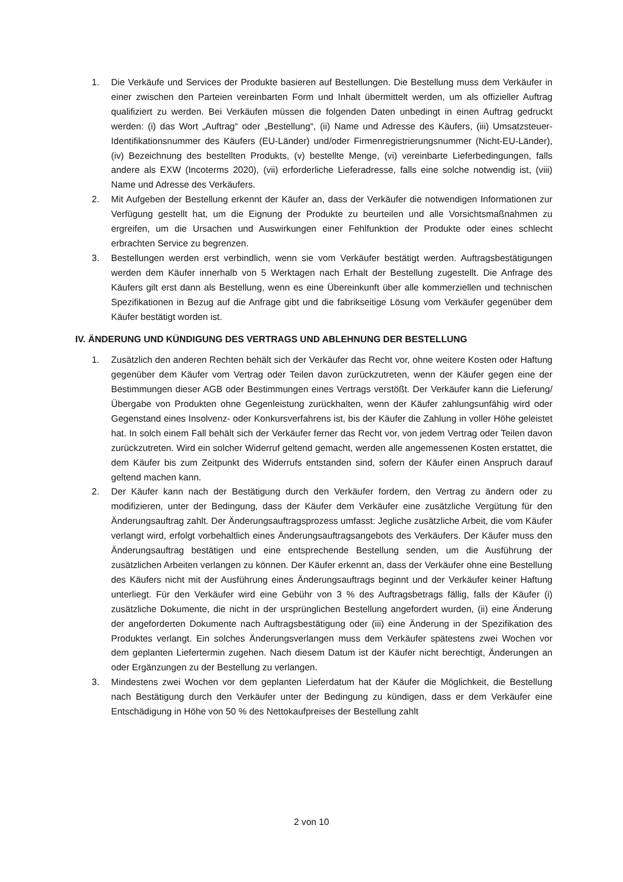1. Die Verkäufe und Services der Produkte basieren auf Bestellungen. Die Bestellung muss dem Verkäufer in einer zwischen den Parteien vereinbarten Form und Inhalt übermittelt werden, um als offizieller Auftrag qualifiziert zu werden. Bei Verkäufen müssen die folgenden Daten unbedingt in einen Auftrag gedruckt werden: (i) das Wort „Auftrag“ oder „Bestellung“, (ii) Name und Adresse des Käufers, (iii) Umsatzsteuer-Identifikationsnummer des Käufers (EU-Länder) und/oder Firmenregistrierungsnummer (Nicht-EU-Länder), (iv) Bezeichnung des bestellten Produkts, (v) bestellte Menge, (vi) vereinbarte Lieferbedingungen, falls andere als EXW (Incoterms 2020), (vii) erforderliche Lieferadresse, falls eine solche notwendig ist, (viii) Name und Adresse des Verkäufers.
2. Mit Aufgeben der Bestellung erkennt der Käufer an, dass der Verkäufer die notwendigen Informationen zur Verfügung gestellt hat, um die Eignung der Produkte zu beurteilen und alle Vorsichtsmaßnahmen zu ergreifen, um die Ursachen und Auswirkungen einer Fehlfunktion der Produkte oder eines schlecht erbrachten Service zu begrenzen.
3. Bestellungen werden erst verbindlich, wenn sie vom Verkäufer bestätigt werden. Auftragsbestätigungen werden dem Käufer innerhalb von 5 Werktagen nach Erhalt der Bestellung zugestellt. Die Anfrage des Käufers gilt erst dann als Bestellung, wenn es eine Übereinkunft über alle kommerziellen und technischen Spezifikationen in Bezug auf die Anfrage gibt und die fabrikseitige Lösung vom Verkäufer gegenüber dem Käufer bestätigt worden ist.
IV. ÄNDERUNG UND KÜNDIGUNG DES VERTRAGS UND ABLEHNUNG DER BESTELLUNG
1. Zusätzlich den anderen Rechten behält sich der Verkäufer das Recht vor, ohne weitere Kosten oder Haftung gegenüber dem Käufer vom Vertrag oder Teilen davon zurückzutreten, wenn der Käufer gegen eine der Bestimmungen dieser AGB oder Bestimmungen eines Vertrags verstößt. Der Verkäufer kann die Lieferung/Übergabe von Produkten ohne Gegenleistung zurückhalten, wenn der Käufer zahlungsunfähig wird oder Gegenstand eines Insolvenz- oder Konkursverfahrens ist, bis der Käufer die Zahlung in voller Höhe geleistet hat. In solch einem Fall behält sich der Verkäufer ferner das Recht vor, von jedem Vertrag oder Teilen davon zurückzutreten. Wird ein solcher Widerruf geltend gemacht, werden alle angemessenen Kosten erstattet, die dem Käufer bis zum Zeitpunkt des Widerrufs entstanden sind, sofern der Käufer einen Anspruch darauf geltend machen kann.
2. Der Käufer kann nach der Bestätigung durch den Verkäufer fordern, den Vertrag zu ändern oder zu modifizieren, unter der Bedingung, dass der Käufer dem Verkäufer eine zusätzliche Vergütung für den Änderungsauftrag zahlt. Der Änderungsauftragsprozess umfasst: Jegliche zusätzliche Arbeit, die vom Käufer verlangt wird, erfolgt vorbehaltlich eines Änderungsauftragsangebots des Verkäufers. Der Käufer muss den Änderungsauftrag bestätigen und eine entsprechende Bestellung senden, um die Ausführung der zusätzlichen Arbeiten verlangen zu können. Der Käufer erkennt an, dass der Verkäufer ohne eine Bestellung des Käufers nicht mit der Ausführung eines Änderungsauftrags beginnt und der Verkäufer keiner Haftung unterliegt. Für den Verkäufer wird eine Gebühr von 3 % des Auftragsbetrags fällig, falls der Käufer (i) zusätzliche Dokumente, die nicht in der ursprünglichen Bestellung angefordert wurden, (ii) eine Änderung der angeforderten Dokumente nach Auftragsbestätigung oder (iii) eine Änderung in der Spezifikation des Produktes verlangt. Ein solches Änderungsverlangen muss dem Verkäufer spätestens zwei Wochen vor dem geplanten Liefertermin zugehen. Nach diesem Datum ist der Käufer nicht berechtigt, Änderungen an oder Ergänzungen zu der Bestellung zu verlangen.
3. Mindestens zwei Wochen vor dem geplanten Lieferdatum hat der Käufer die Möglichkeit, die Bestellung nach Bestätigung durch den Verkäufer unter der Bedingung zu kündigen, dass er dem Verkäufer eine Entschädigung in Höhe von 50 % des Nettokaufpreises der Bestellung zahlt
2 von 10